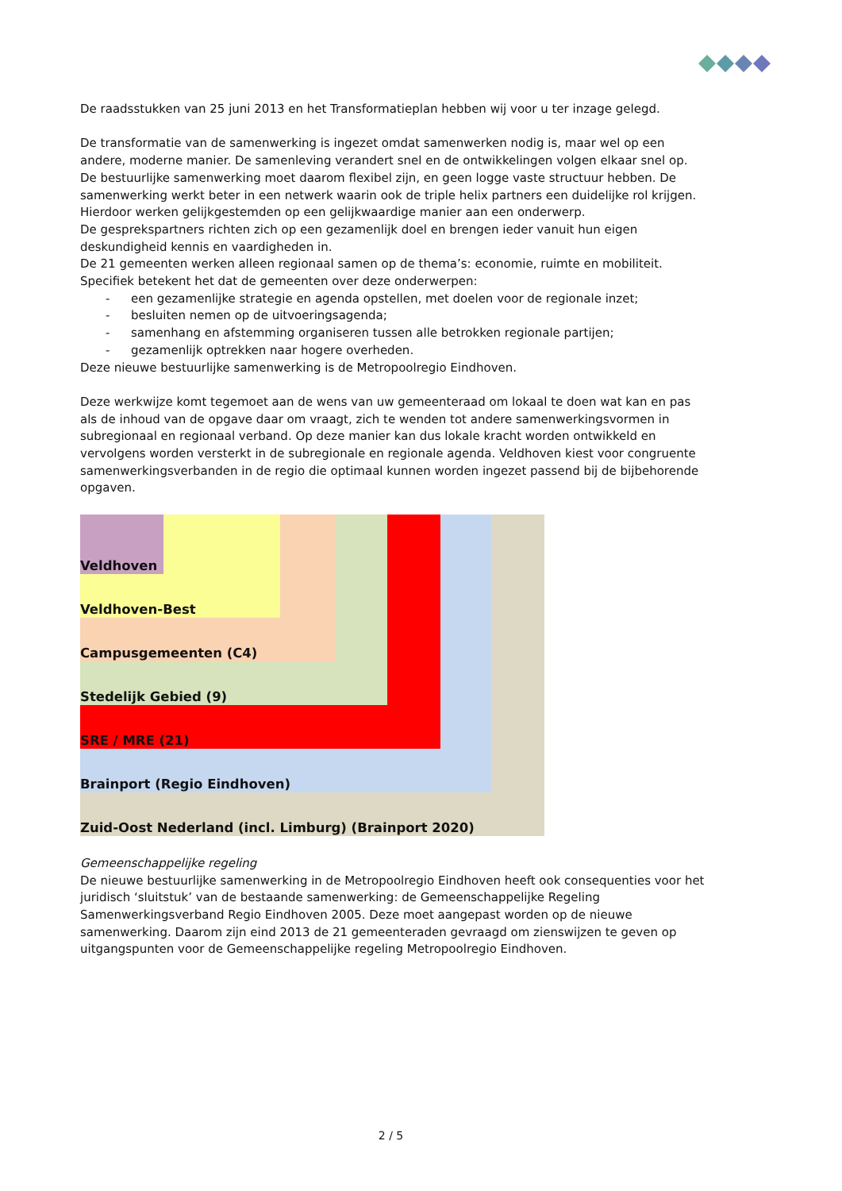De raadsstukken van 25 juni 2013 en het Transformatieplan hebben wij voor u ter inzage gelegd.
De transformatie van de samenwerking is ingezet omdat samenwerken nodig is, maar wel op een andere, moderne manier. De samenleving verandert snel en de ontwikkelingen volgen elkaar snel op. De bestuurlijke samenwerking moet daarom flexibel zijn, en geen logge vaste structuur hebben. De samenwerking werkt beter in een netwerk waarin ook de triple helix partners een duidelijke rol krijgen. Hierdoor werken gelijkgestemden op een gelijkwaardige manier aan een onderwerp.
De gesprekspartners richten zich op een gezamenlijk doel en brengen ieder vanuit hun eigen deskundigheid kennis en vaardigheden in.
De 21 gemeenten werken alleen regionaal samen op de thema’s: economie, ruimte en mobiliteit. Specifiek betekent het dat de gemeenten over deze onderwerpen:
- een gezamenlijke strategie en agenda opstellen, met doelen voor de regionale inzet;
- besluiten nemen op de uitvoeringsagenda;
- samenhang en afstemming organiseren tussen alle betrokken regionale partijen;
- gezamenlijk optrekken naar hogere overheden.
Deze nieuwe bestuurlijke samenwerking is de Metropoolregio Eindhoven.
Deze werkwijze komt tegemoet aan de wens van uw gemeenteraad om lokaal te doen wat kan en pas als de inhoud van de opgave daar om vraagt, zich te wenden tot andere samenwerkingsvormen in subregionaal en regionaal verband. Op deze manier kan dus lokale kracht worden ontwikkeld en vervolgens worden versterkt in de subregionale en regionale agenda. Veldhoven kiest voor congruente samenwerkingsverbanden in de regio die optimaal kunnen worden ingezet passend bij de bijbehorende opgaven.
Veldhoven
Veldhoven-Best
Campusgemeenten (C4)
Stedelijk Gebied (9)
SRE / MRE (21)
Brainport (Regio Eindhoven)
Zuid-Oost Nederland (incl. Limburg) (Brainport 2020)
Gemeenschappelijke regeling
De nieuwe bestuurlijke samenwerking in de Metropoolregio Eindhoven heeft ook consequenties voor het juridisch ‘sluitstuk’ van de bestaande samenwerking: de Gemeenschappelijke Regeling Samenwerkingsverband Regio Eindhoven 2005. Deze moet aangepast worden op de nieuwe samenwerking. Daarom zijn eind 2013 de 21 gemeenteraden gevraagd om zienswijzen te geven op uitgangspunten voor de Gemeenschappelijke regeling Metropoolregio Eindhoven.
2 / 5